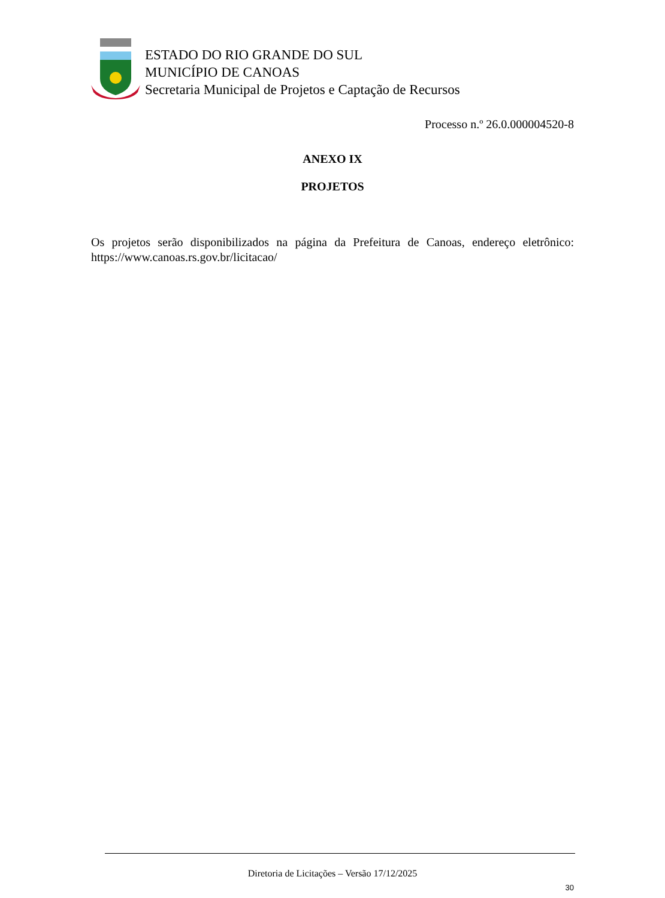ESTADO DO RIO GRANDE DO SUL
MUNICÍPIO DE CANOAS
Secretaria Municipal de Projetos e Captação de Recursos
Processo n.º 26.0.000004520-8
ANEXO IX
PROJETOS
Os projetos serão disponibilizados na página da Prefeitura de Canoas, endereço eletrônico: https://www.canoas.rs.gov.br/licitacao/
Diretoria de Licitações – Versão 17/12/2025
30